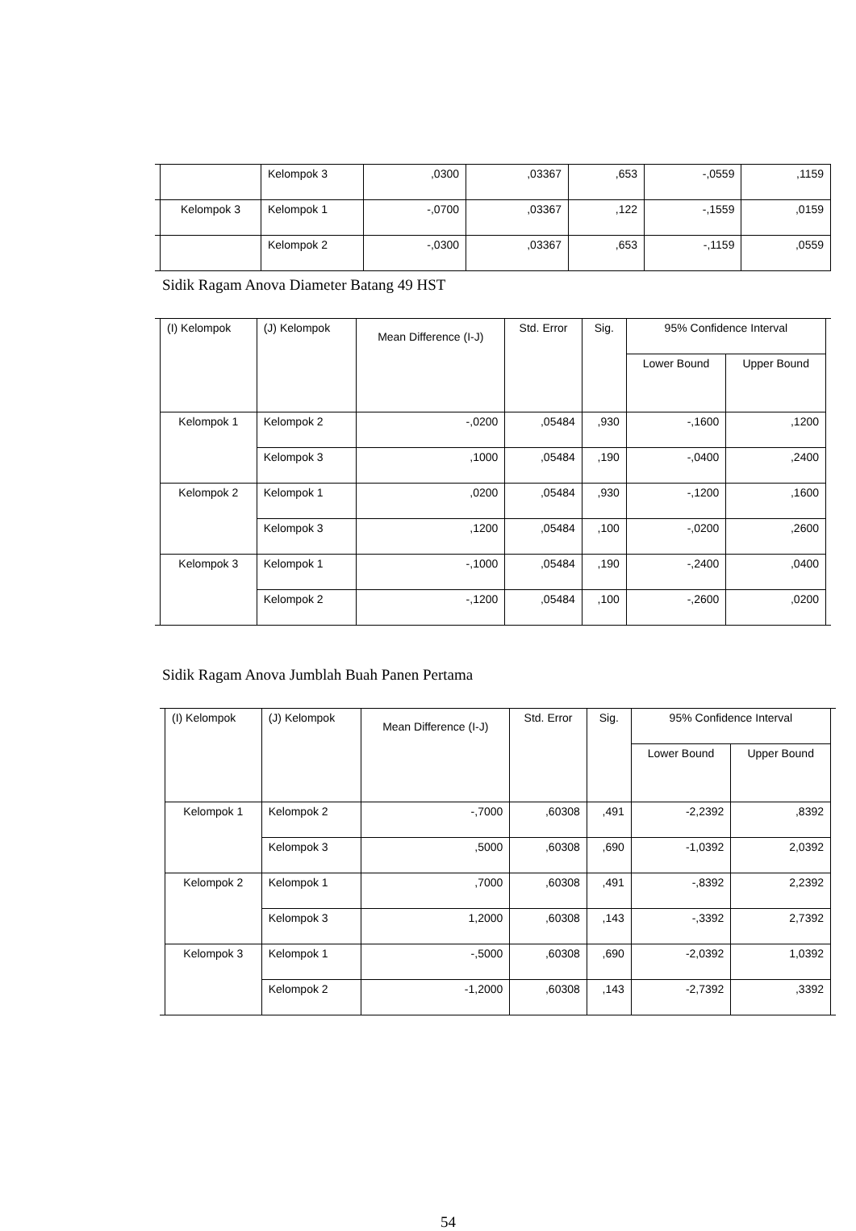| | | Kelompok 3 | ,0300 | ,03367 | ,653 | -,0559 | ,1159 |
| | Kelompok 3 | Kelompok 1 | -,0700 | ,03367 | ,122 | -,1559 | ,0159 |
| | | Kelompok 2 | -,0300 | ,03367 | ,653 | -,1159 | ,0559 |
Sidik Ragam Anova Diameter Batang 49 HST
| | (I) Kelompok | (J) Kelompok | Mean Difference (I-J) | Std. Error | Sig. | 95% Confidence Interval | | |
| | | | | | | Lower Bound | Upper Bound | |
| | Kelompok 1 | Kelompok 2 | -,0200 | ,05484 | ,930 | -,1600 | ,1200 | |
| | | Kelompok 3 | ,1000 | ,05484 | ,190 | -,0400 | ,2400 | |
| | Kelompok 2 | Kelompok 1 | ,0200 | ,05484 | ,930 | -,1200 | ,1600 | |
| | | Kelompok 3 | ,1200 | ,05484 | ,100 | -,0200 | ,2600 | |
| | Kelompok 3 | Kelompok 1 | -,1000 | ,05484 | ,190 | -,2400 | ,0400 | |
| | | Kelompok 2 | -,1200 | ,05484 | ,100 | -,2600 | ,0200 | |
Sidik Ragam Anova Jumblah Buah Panen Pertama
| | (I) Kelompok | (J) Kelompok | Mean Difference (I-J) | Std. Error | Sig. | 95% Confidence Interval | | |
| | | | | | | Lower Bound | Upper Bound | |
| | Kelompok 1 | Kelompok 2 | -,7000 | ,60308 | ,491 | -2,2392 | ,8392 | |
| | | Kelompok 3 | ,5000 | ,60308 | ,690 | -1,0392 | 2,0392 | |
| | Kelompok 2 | Kelompok 1 | ,7000 | ,60308 | ,491 | -,8392 | 2,2392 | |
| | | Kelompok 3 | 1,2000 | ,60308 | ,143 | -,3392 | 2,7392 | |
| | Kelompok 3 | Kelompok 1 | -,5000 | ,60308 | ,690 | -2,0392 | 1,0392 | |
| | | Kelompok 2 | -1,2000 | ,60308 | ,143 | -2,7392 | ,3392 | |
54